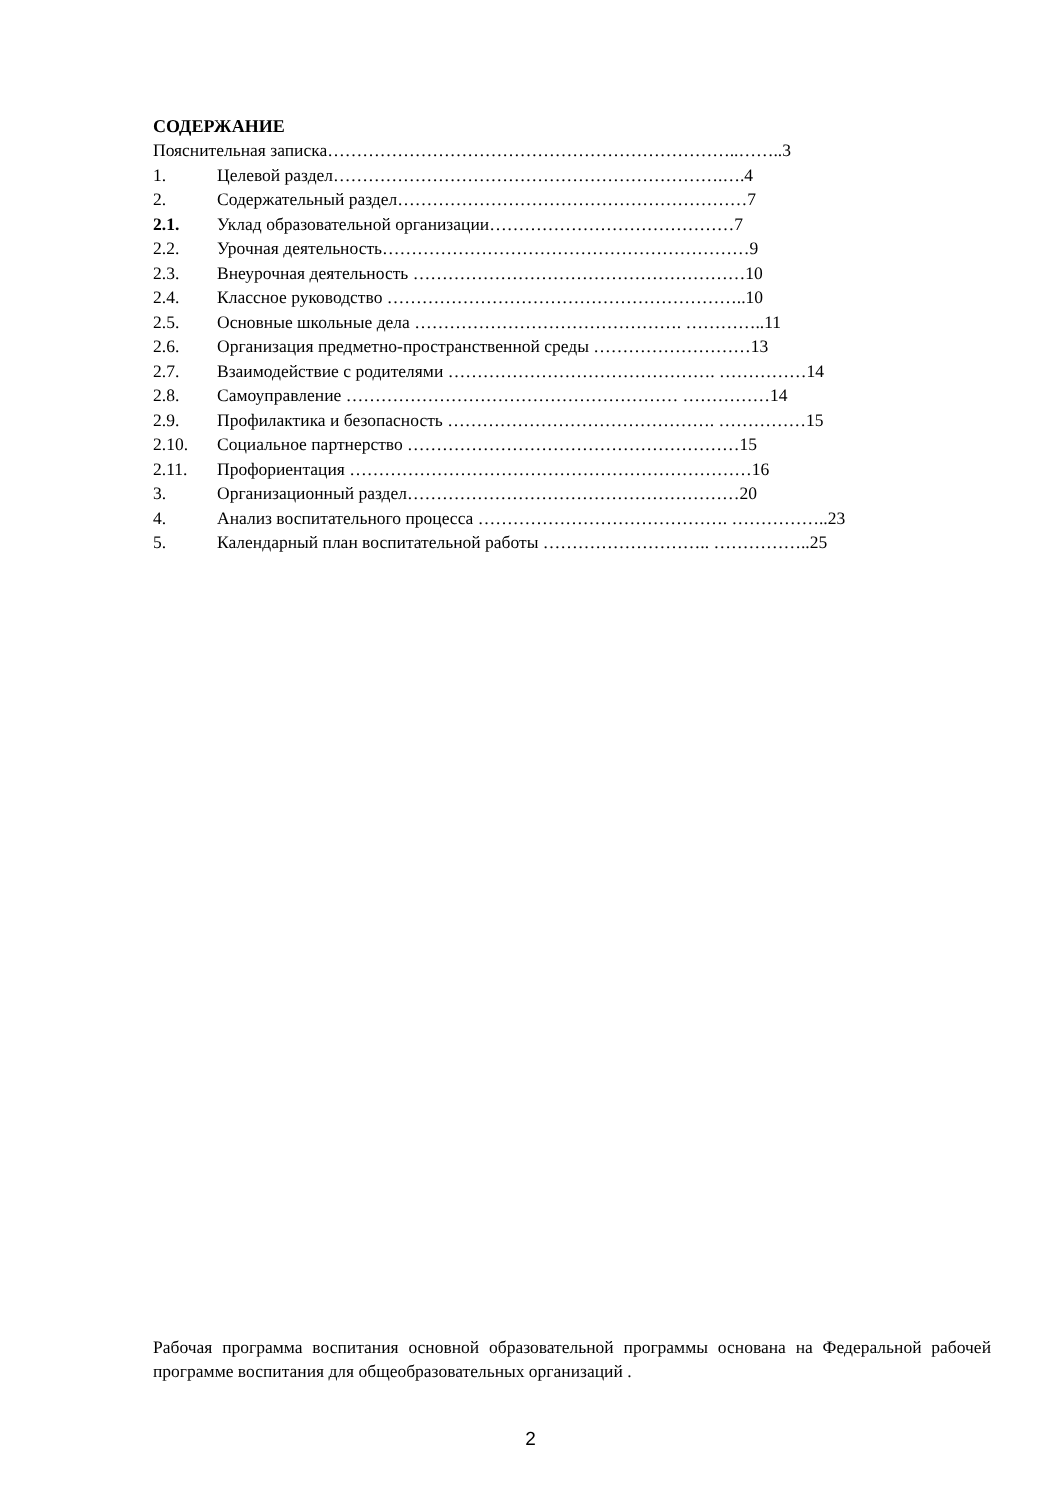СОДЕРЖАНИЕ
Пояснительная записка……………………………………………………………..……..3
1. Целевой раздел………………………………………………………….….4
2. Содержательный раздел……………………………………………………7
2.1. Уклад образовательной организации……………………………………7
2.2. Урочная деятельность………………………………………………………9
2.3. Внеурочная деятельность …………………………………………………10
2.4. Классное руководство ……………………………………………………..10
2.5. Основные школьные дела ………………………………………. …………..11
2.6. Организация предметно-пространственной среды ………………………13
2.7. Взаимодействие с родителями ………………………………………. ……………14
2.8. Самоуправление ………………………………………………… ……………14
2.9. Профилактика и безопасность ………………………………………. ……………15
2.10. Социальное партнерство …………………………………………………15
2.11. Профориентация ……………………………………………………………16
3. Организационный раздел…………………………………………………20
4. Анализ воспитательного процесса ……………………………………. ……………..23
5. Календарный план воспитательной работы ……………………….. ……………..25
Рабочая программа воспитания основной образовательной программы основана на Федеральной рабочей программе воспитания для общеобразовательных организаций .
2